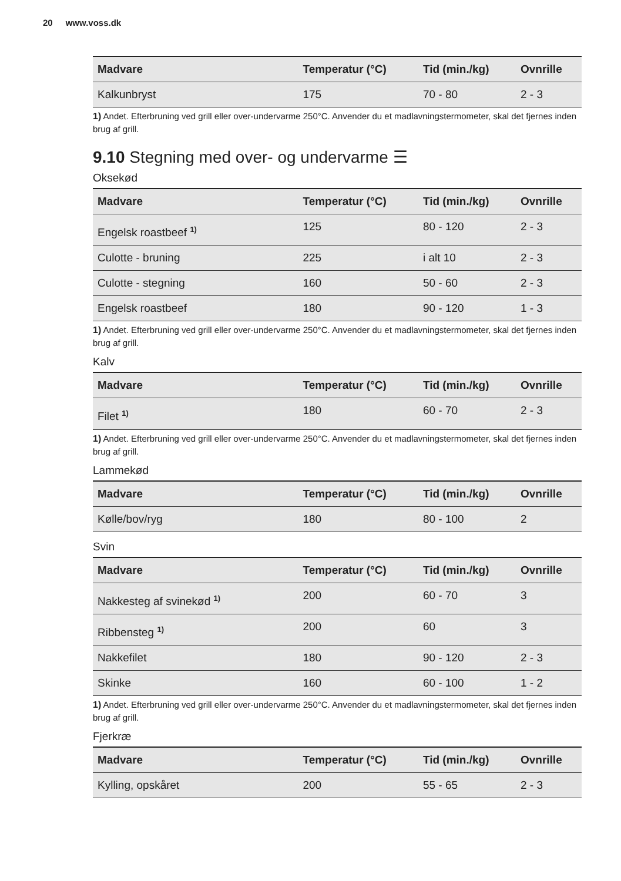20 www.voss.dk
| Madvare | Temperatur (°C) | Tid (min./kg) | Ovnrille |
| --- | --- | --- | --- |
| Kalkunbryst | 175 | 70 - 80 | 2 - 3 |
1) Andet. Efterbruning ved grill eller over-undervarme 250°C. Anvender du et madlavningstermometer, skal det fjernes inden brug af grill.
9.10 Stegning med over- og undervarme ☰
Oksekød
| Madvare | Temperatur (°C) | Tid (min./kg) | Ovnrille |
| --- | --- | --- | --- |
| Engelsk roastbeef <sup>1)</sup> | 125 | 80 - 120 | 2 - 3 |
| Culotte - bruning | 225 | i alt 10 | 2 - 3 |
| Culotte - stegning | 160 | 50 - 60 | 2 - 3 |
| Engelsk roastbeef | 180 | 90 - 120 | 1 - 3 |
1) Andet. Efterbruning ved grill eller over-undervarme 250°C. Anvender du et madlavningstermometer, skal det fjernes inden brug af grill.
Kalv
| Madvare | Temperatur (°C) | Tid (min./kg) | Ovnrille |
| --- | --- | --- | --- |
| Filet <sup>1)</sup> | 180 | 60 - 70 | 2 - 3 |
1) Andet. Efterbruning ved grill eller over-undervarme 250°C. Anvender du et madlavningstermometer, skal det fjernes inden brug af grill.
Lammekød
| Madvare | Temperatur (°C) | Tid (min./kg) | Ovnrille |
| --- | --- | --- | --- |
| Kølle/bov/ryg | 180 | 80 - 100 | 2 |
Svin
| Madvare | Temperatur (°C) | Tid (min./kg) | Ovnrille |
| --- | --- | --- | --- |
| Nakkesteg af svinekød <sup>1)</sup> | 200 | 60 - 70 | 3 |
| Ribbensteg <sup>1)</sup> | 200 | 60 | 3 |
| Nakkefilet | 180 | 90 - 120 | 2 - 3 |
| Skinke | 160 | 60 - 100 | 1 - 2 |
1) Andet. Efterbruning ved grill eller over-undervarme 250°C. Anvender du et madlavningstermometer, skal det fjernes inden brug af grill.
Fjerkræ
| Madvare | Temperatur (°C) | Tid (min./kg) | Ovnrille |
| --- | --- | --- | --- |
| Kylling, opskåret | 200 | 55 - 65 | 2 - 3 |